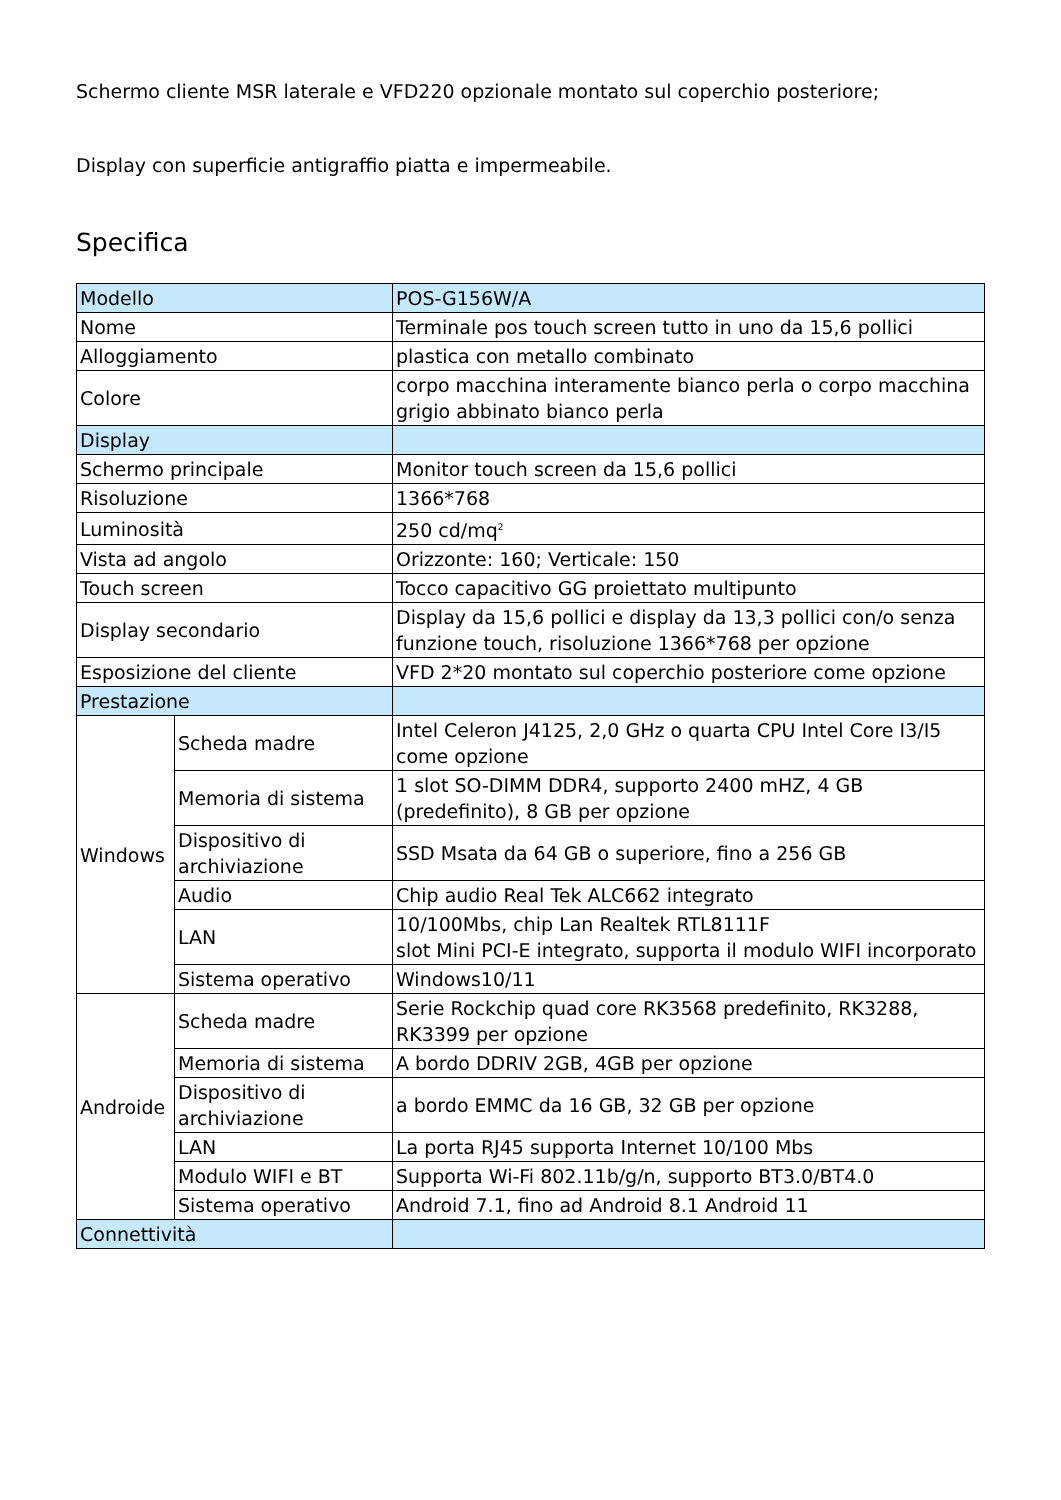Schermo cliente MSR laterale e VFD220 opzionale montato sul coperchio posteriore;
Display con superficie antigraffio piatta e impermeabile.
Specifica
| Modello | | POS-G156W/A |
| Nome | | Terminale pos touch screen tutto in uno da 15,6 pollici |
| Alloggiamento | | plastica con metallo combinato |
| Colore | | corpo macchina interamente bianco perla o corpo macchina grigio abbinato bianco perla |
| Display | | |
| Schermo principale | | Monitor touch screen da 15,6 pollici |
| Risoluzione | | 1366*768 |
| Luminosità | | 250 cd/mq<sup>2</sup> |
| Vista ad angolo | | Orizzonte: 160; Verticale: 150 |
| Touch screen | | Tocco capacitivo GG proiettato multipunto |
| Display secondario | | Display da 15,6 pollici e display da 13,3 pollici con/o senza funzione touch, risoluzione 1366*768 per opzione |
| Esposizione del cliente | | VFD 2*20 montato sul coperchio posteriore come opzione |
| Prestazione | | |
| Windows | Scheda madre | Intel Celeron J4125, 2,0 GHz o quarta CPU Intel Core I3/I5 come opzione |
| | Memoria di sistema | 1 slot SO-DIMM DDR4, supporto 2400 mHZ, 4 GB (predefinito), 8 GB per opzione |
| | Dispositivo di archiviazione | SSD Msata da 64 GB o superiore, fino a 256 GB |
| | Audio | Chip audio Real Tek ALC662 integrato |
| | LAN | 10/100Mbs, chip Lan Realtek RTL8111F slot Mini PCI-E integrato, supporta il modulo WIFI incorporato |
| | Sistema operativo | Windows10/11 |
| Androide | Scheda madre | Serie Rockchip quad core RK3568 predefinito, RK3288, RK3399 per opzione |
| | Memoria di sistema | A bordo DDRIV 2GB, 4GB per opzione |
| | Dispositivo di archiviazione | a bordo EMMC da 16 GB, 32 GB per opzione |
| | LAN | La porta RJ45 supporta Internet 10/100 Mbs |
| | Modulo WIFI e BT | Supporta Wi-Fi 802.11b/g/n, supporto BT3.0/BT4.0 |
| | Sistema operativo | Android 7.1, fino ad Android 8.1 Android 11 |
| Connettività | | |